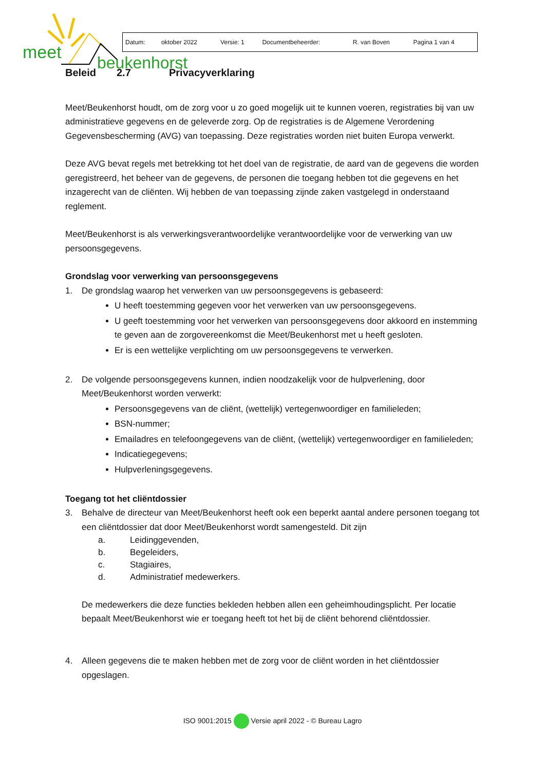meet
beukenhorst
| Datum: | oktober 2022 | Versie: 1 | Documentbeheerder: | R. van Boven | Pagina 1 van 4 |
Beleid 2.7 Privacyverklaring
Meet/Beukenhorst houdt, om de zorg voor u zo goed mogelijk uit te kunnen voeren, registraties bij van uw administratieve gegevens en de geleverde zorg. Op de registraties is de Algemene Verordening Gegevensbescherming (AVG) van toepassing. Deze registraties worden niet buiten Europa verwerkt.
Deze AVG bevat regels met betrekking tot het doel van de registratie, de aard van de gegevens die worden geregistreerd, het beheer van de gegevens, de personen die toegang hebben tot die gegevens en het inzagerecht van de cliënten. Wij hebben de van toepassing zijnde zaken vastgelegd in onderstaand reglement.
Meet/Beukenhorst is als verwerkingsverantwoordelijke verantwoordelijke voor de verwerking van uw persoonsgegevens.
Grondslag voor verwerking van persoonsgegevens
1. De grondslag waarop het verwerken van uw persoonsgegevens is gebaseerd:
U heeft toestemming gegeven voor het verwerken van uw persoonsgegevens.
U geeft toestemming voor het verwerken van persoonsgegevens door akkoord en instemming te geven aan de zorgovereenkomst die Meet/Beukenhorst met u heeft gesloten.
Er is een wettelijke verplichting om uw persoonsgegevens te verwerken.
2. De volgende persoonsgegevens kunnen, indien noodzakelijk voor de hulpverlening, door Meet/Beukenhorst worden verwerkt:
Persoonsgegevens van de cliënt, (wettelijk) vertegenwoordiger en familieleden;
BSN-nummer;
Emailadres en telefoongegevens van de cliënt, (wettelijk) vertegenwoordiger en familieleden;
Indicatiegegevens;
Hulpverleningsgegevens.
Toegang tot het cliëntdossier
3. Behalve de directeur van Meet/Beukenhorst heeft ook een beperkt aantal andere personen toegang tot een cliëntdossier dat door Meet/Beukenhorst wordt samengesteld. Dit zijn
a. Leidinggevenden,
b. Begeleiders,
c. Stagiaires,
d. Administratief medewerkers.
De medewerkers die deze functies bekleden hebben allen een geheimhoudingsplicht. Per locatie bepaalt Meet/Beukenhorst wie er toegang heeft tot het bij de cliënt behorend cliëntdossier.
4. Alleen gegevens die te maken hebben met de zorg voor de cliënt worden in het cliëntdossier opgeslagen.
ISO 9001:2015 Versie april 2022 - © Bureau Lagro